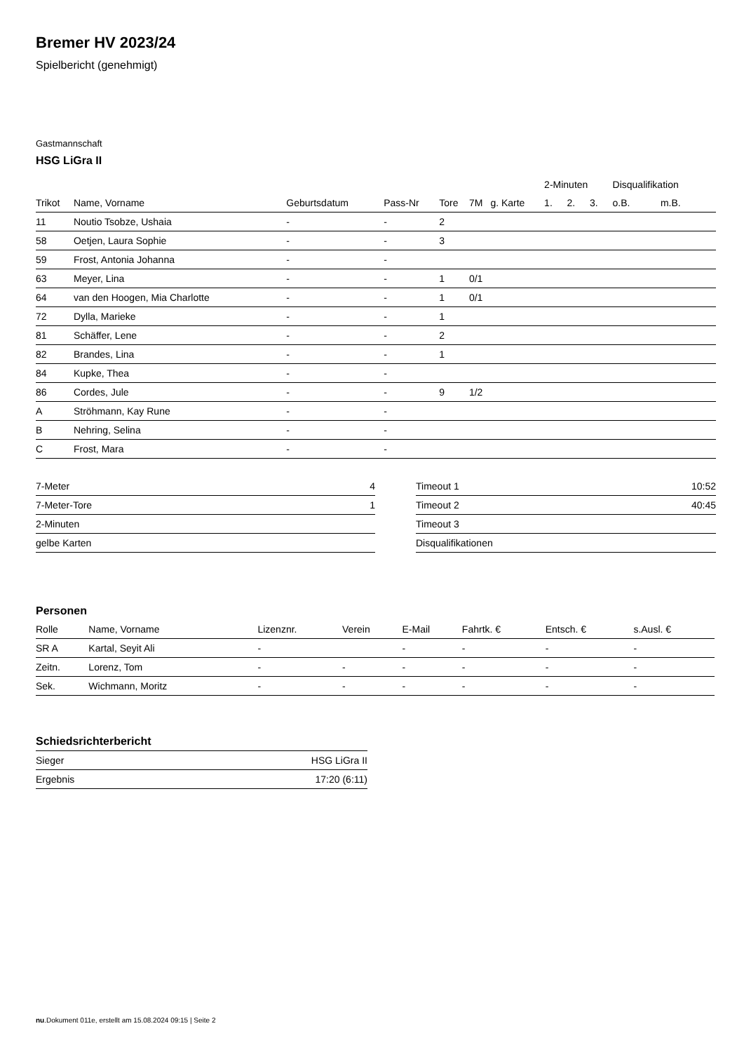Bremer HV 2023/24
Spielbericht (genehmigt)
Gastmannschaft
HSG LiGra II
| | | | | | | | 2-Minuten | | | Disqualifikation | |
| --- | --- | --- | --- | --- | --- | --- | --- | --- | --- | --- | --- |
| Trikot | Name, Vorname | Geburtsdatum | Pass-Nr | Tore | 7M | g. Karte | 1. | 2. | 3. | o.B. | m.B. |
| 11 | Noutio Tsobze, Ushaia | - | - | 2 | | | | | | | |
| 58 | Oetjen, Laura Sophie | - | - | 3 | | | | | | | |
| 59 | Frost, Antonia Johanna | - | - | | | | | | | | |
| 63 | Meyer, Lina | - | - | 1 | 0/1 | | | | | | |
| 64 | van den Hoogen, Mia Charlotte | - | - | 1 | 0/1 | | | | | | |
| 72 | Dylla, Marieke | - | - | 1 | | | | | | | |
| 81 | Schäffer, Lene | - | - | 2 | | | | | | | |
| 82 | Brandes, Lina | - | - | 1 | | | | | | | |
| 84 | Kupke, Thea | - | - | | | | | | | | |
| 86 | Cordes, Jule | - | - | 9 | 1/2 | | | | | | |
| A | Ströhmann, Kay Rune | - | - | | | | | | | | |
| B | Nehring, Selina | - | - | | | | | | | | |
| C | Frost, Mara | - | - | | | | | | | | |
| 7-Meter | 4 |
| 7-Meter-Tore | 1 |
| 2-Minuten | |
| gelbe Karten | |
| Timeout 1 | 10:52 |
| Timeout 2 | 40:45 |
| Timeout 3 | |
| Disqualifikationen | |
Personen
| Rolle | Name, Vorname | Lizenznr. | Verein | E-Mail | Fahrtk. € | Entsch. € | s.Ausl. € |
| --- | --- | --- | --- | --- | --- | --- | --- |
| SR A | Kartal, Seyit Ali | - | | - | - | - | - |
| Zeitn. | Lorenz, Tom | - | - | - | - | - | - |
| Sek. | Wichmann, Moritz | - | - | - | - | - | - |
Schiedsrichterbericht
| Sieger | HSG LiGra II |
| Ergebnis | 17:20 (6:11) |
nu.Dokument 011e, erstellt am 15.08.2024 09:15 | Seite 2